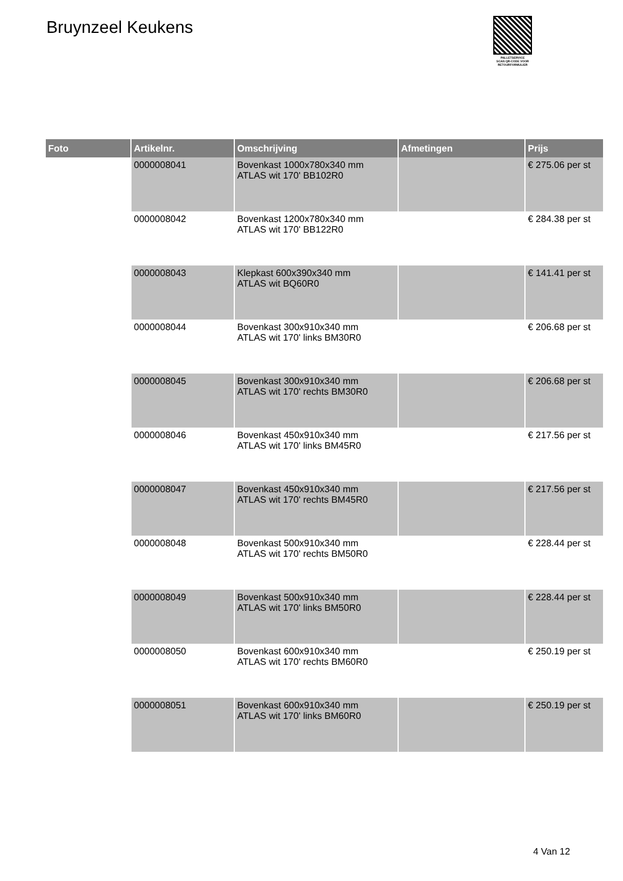Bruynzeel Keukens
PALLETSERVICE
SCAN QR-CODE VOOR
RETOURFORMULIER
| Foto | Artikelnr. | Omschrijving | Afmetingen | Prijs |
| --- | --- | --- | --- | --- |
| | 0000008041 | Bovenkast 1000x780x340 mm ATLAS wit 170' BB102R0 | | € 275.06 per st |
| | 0000008042 | Bovenkast 1200x780x340 mm ATLAS wit 170' BB122R0 | | € 284.38 per st |
| | 0000008043 | Klepkast 600x390x340 mm ATLAS wit BQ60R0 | | € 141.41 per st |
| | 0000008044 | Bovenkast 300x910x340 mm ATLAS wit 170' links BM30R0 | | € 206.68 per st |
| | 0000008045 | Bovenkast 300x910x340 mm ATLAS wit 170' rechts BM30R0 | | € 206.68 per st |
| | 0000008046 | Bovenkast 450x910x340 mm ATLAS wit 170' links BM45R0 | | € 217.56 per st |
| | 0000008047 | Bovenkast 450x910x340 mm ATLAS wit 170' rechts BM45R0 | | € 217.56 per st |
| | 0000008048 | Bovenkast 500x910x340 mm ATLAS wit 170' rechts BM50R0 | | € 228.44 per st |
| | 0000008049 | Bovenkast 500x910x340 mm ATLAS wit 170' links BM50R0 | | € 228.44 per st |
| | 0000008050 | Bovenkast 600x910x340 mm ATLAS wit 170' rechts BM60R0 | | € 250.19 per st |
| | 0000008051 | Bovenkast 600x910x340 mm ATLAS wit 170' links BM60R0 | | € 250.19 per st |
4 Van 12